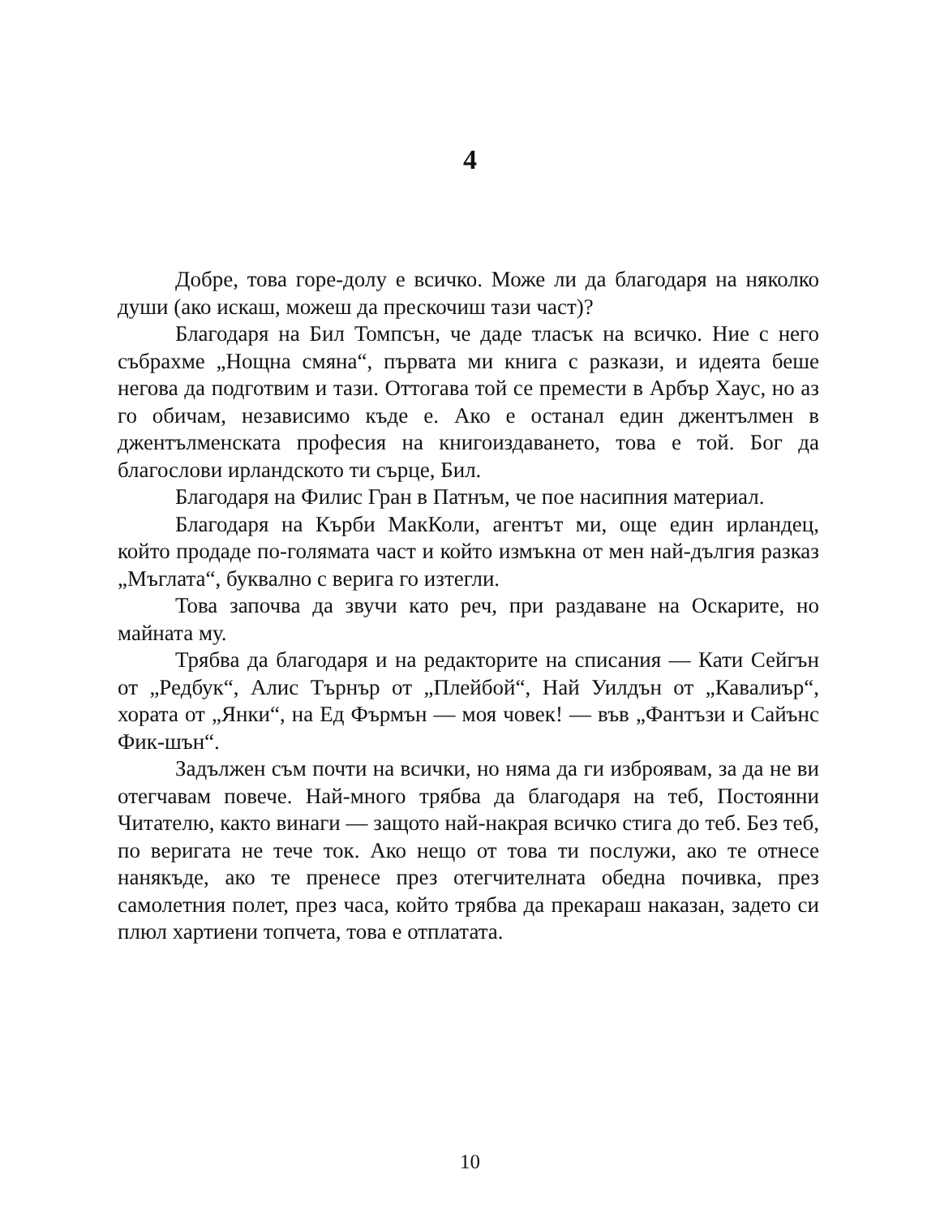4
Добре, това горе-долу е всичко. Може ли да благодаря на няколко души (ако искаш, можеш да прескочиш тази част)?
Благодаря на Бил Томпсън, че даде тласък на всичко. Ние с него събрахме „Нощна смяна“, първата ми книга с разкази, и идеята беше негова да подготвим и тази. Оттогава той се премести в Арбър Хаус, но аз го обичам, независимо къде е. Ако е останал един джентълмен в джентълменската професия на книгоиздаването, това е той. Бог да благослови ирландското ти сърце, Бил.
Благодаря на Филис Гран в Патнъм, че пое насипния материал.
Благодаря на Кърби МакКоли, агентът ми, още един ирландец, който продаде по-голямата част и който измъкна от мен най-дългия разказ „Мъглата“, буквално с верига го изтегли.
Това започва да звучи като реч, при раздаване на Оскарите, но майната му.
Трябва да благодаря и на редакторите на списания — Кати Сейгън от „Редбук“, Алис Търнър от „Плейбой“, Най Уилдън от „Кавалиър“, хората от „Янки“, на Ед Фърмън — моя човек! — във „Фантъзи и Сайънс Фик-шън“.
Задължен съм почти на всички, но няма да ги изброявам, за да не ви отегчавам повече. Най-много трябва да благодаря на теб, Постоянни Читателю, както винаги — защото най-накрая всичко стига до теб. Без теб, по веригата не тече ток. Ако нещо от това ти послужи, ако те отнесе нанякъде, ако те пренесе през отегчителната обедна почивка, през самолетния полет, през часа, който трябва да прекараш наказан, задето си плюл хартиени топчета, това е отплатата.
10